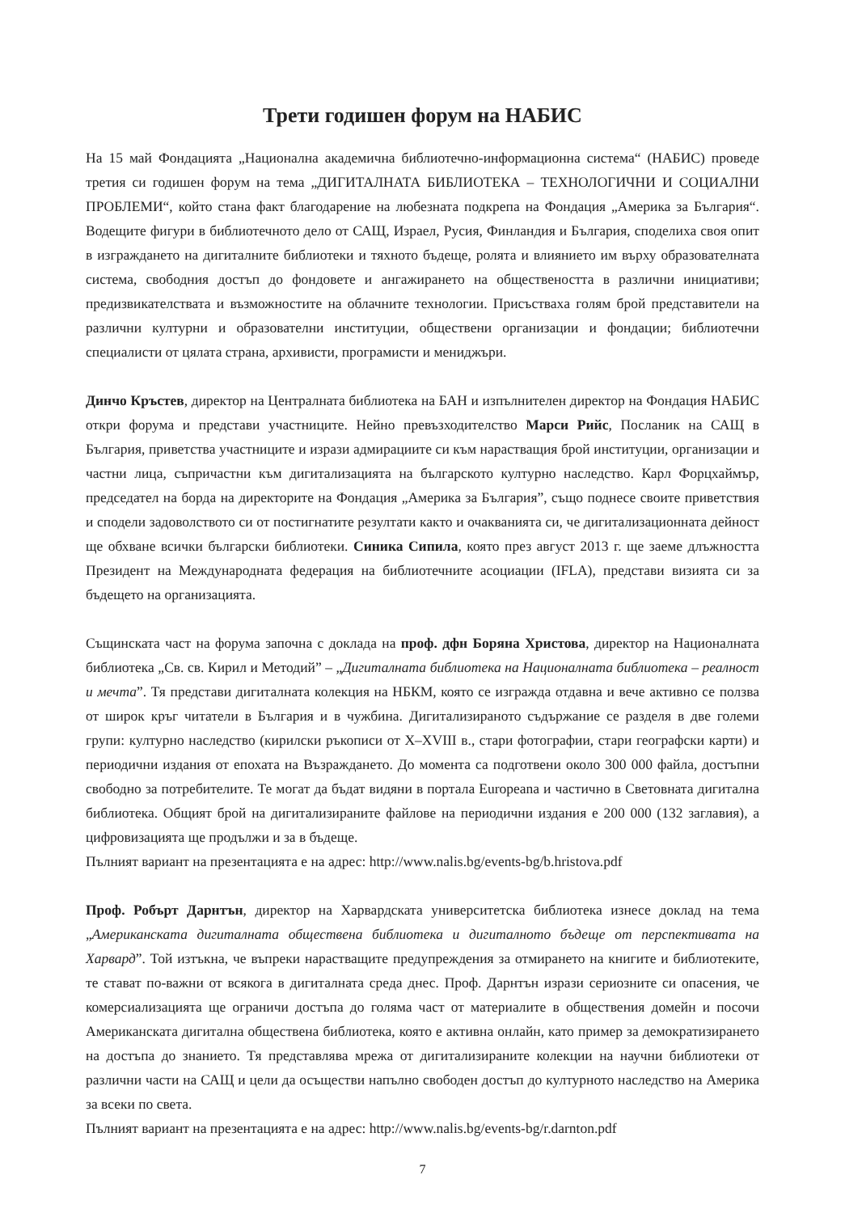Трети годишен форум на НАБИС
На 15 май Фондацията „Национална академична библиотечно-информационна система“ (НАБИС) проведе третия си годишен форум на тема „ДИГИТАЛНАТА БИБЛИОТЕКА – ТЕХНОЛОГИЧНИ И СОЦИАЛНИ ПРОБЛЕМИ“, който стана факт благодарение на любезната подкрепа на Фондация „Америка за България“. Водещите фигури в библиотечното дело от САЩ, Израел, Русия, Финландия и България, споделиха своя опит в изграждането на дигиталните библиотеки и тяхното бъдеще, ролята и влиянието им върху образователната система, свободния достъп до фондовете и ангажирането на обществеността в различни инициативи; предизвикателствата и възможностите на облачните технологии. Присъстваха голям брой представители на различни културни и образователни институции, обществени организации и фондации; библиотечни специалисти от цялата страна, архивисти, програмисти и мениджъри.
Динчо Кръстев, директор на Централната библиотека на БАН и изпълнителен директор на Фондация НАБИС откри форума и представи участниците. Нейно превъзходителство Марси Рийс, Посланик на САЩ в България, приветства участниците и изрази адмирациите си към нарастващия брой институции, организации и частни лица, съпричастни към дигитализацията на българското културно наследство. Карл Форцхаймър, председател на борда на директорите на Фондация „Америка за България”, също поднесе своите приветствия и сподели задоволството си от постигнатите резултати както и очакванията си, че дигитализационната дейност ще обхване всички български библиотеки. Синика Сипила, която през август 2013 г. ще заеме длъжността Президент на Международната федерация на библиотечните асоциации (IFLA), представи визията си за бъдещето на организацията.
Същинската част на форума започна с доклада на проф. дфн Боряна Христова, директор на Националната библиотека „Св. св. Кирил и Методий” – „Дигиталната библиотека на Националната библиотека – реалност и мечта”. Тя представи дигиталната колекция на НБКМ, която се изгражда отдавна и вече активно се ползва от широк кръг читатели в България и в чужбина. Дигитализираното съдържание се разделя в две големи групи: културно наследство (кирилски ръкописи от X–XVIII в., стари фотографии, стари географски карти) и периодични издания от епохата на Възраждането. До момента са подготвени около 300 000 файла, достъпни свободно за потребителите. Те могат да бъдат видяни в портала Europeana и частично в Световната дигитална библиотека. Общият брой на дигитализираните файлове на периодични издания е 200 000 (132 заглавия), а цифровизацията ще продължи и за в бъдеще.
Пълният вариант на презентацията е на адрес: http://www.nalis.bg/events-bg/b.hristova.pdf
Проф. Робърт Дарнтън, директор на Харвардската университетска библиотека изнесе доклад на тема „Американската дигиталната обществена библиотека и дигиталното бъдеще от перспективата на Харвард”. Той изтъкна, че въпреки нарастващите предупреждения за отмирането на книгите и библиотеките, те стават по-важни от всякога в дигиталната среда днес. Проф. Дарнтън изрази сериозните си опасения, че комерсиализацията ще ограничи достъпа до голяма част от материалите в обществения домейн и посочи Американската дигитална обществена библиотека, която е активна онлайн, като пример за демократизирането на достъпа до знанието. Тя представлява мрежа от дигитализираните колекции на научни библиотеки от различни части на САЩ и цели да осъществи напълно свободен достъп до културното наследство на Америка за всеки по света.
Пълният вариант на презентацията е на адрес: http://www.nalis.bg/events-bg/r.darnton.pdf
7